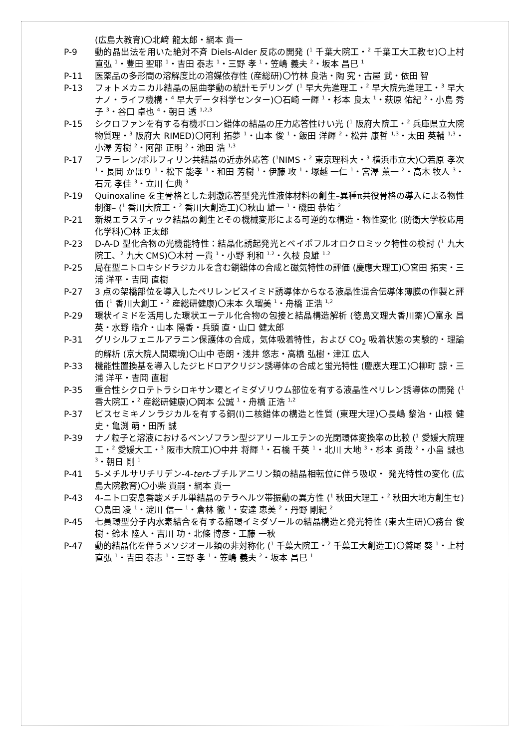(広島大教育)〇北﨑 龍太郎・網本 貴一
P-9 動的晶出法を用いた絶対不斉 Diels-Alder 反応の開発 (<sup>1</sup> 千葉大院工・<sup>2</sup> 千葉工大工教セ)〇上村 直弘 <sup>1</sup>・豊田 聖耶 <sup>1</sup>・吉田 泰志 <sup>1</sup>・三野 孝 <sup>1</sup>・笠嶋 義夫 <sup>2</sup>・坂本 昌巳 <sup>1</sup>
P-11 医薬品の多形間の溶解度比の溶媒依存性 (産総研)〇竹林 良浩・陶 究・古屋 武・依田 智
P-13 フォトメカニカル結晶の屈曲挙動の統計モデリング (<sup>1</sup> 早大先進理工・<sup>2</sup> 早大院先進理工・<sup>3</sup> 早大ナノ・ライフ機構・<sup>4</sup> 早大データ科学センター)〇石崎 一輝 <sup>1</sup>・杉本 良太 <sup>1</sup>・萩原 佑紀 <sup>2</sup>・小島 秀子 <sup>3</sup>・谷口 卓也 <sup>4</sup>・朝日 透 <sup>1,2,3</sup>
P-15 シクロファンを有する有機ボロン錯体の結晶の圧力応答性けい光 (<sup>1</sup> 阪府大院工・<sup>2</sup> 兵庫県立大院物質理・<sup>3</sup> 阪府大 RIMED)〇阿利 拓夢 <sup>1</sup>・山本 俊 <sup>1</sup>・飯田 洋輝 <sup>2</sup>・松井 康哲 <sup>1,3</sup>・太田 英輔 <sup>1,3</sup>・小澤 芳樹 <sup>2</sup>・阿部 正明 <sup>2</sup>・池田 浩 <sup>1,3</sup>
P-17 フラーレン/ポルフィリン共結晶の近赤外応答 (<sup>1</sup>NIMS・<sup>2</sup> 東京理科大・<sup>3</sup> 横浜市立大)〇若原 孝次 <sup>1</sup>・長岡 かほり <sup>1</sup>・松下 能孝 <sup>1</sup>・和田 芳樹 <sup>1</sup>・伊藤 攻 <sup>1</sup>・塚越 一仁 <sup>1</sup>・宮澤 薫一 <sup>2</sup>・高木 牧人 <sup>3</sup>・石元 孝佳 <sup>3</sup>・立川 仁典 <sup>3</sup>
P-19 Quinoxaline を主骨格とした刺激応答型発光性液体材料の創生–異種π共役骨格の導入による物性制御– (<sup>1</sup> 香川大院工・<sup>2</sup> 香川大創造工)〇秋山 雄一 <sup>1</sup>・磯田 恭佑 <sup>2</sup>
P-21 新規エラスティック結晶の創生とその機械変形による可逆的な構造・物性変化 (防衛大学校応用化学科)〇林 正太郎
P-23 D-A-D 型化合物の光機能特性：結晶化誘起発光とベイポフルオロクロミック特性の検討 (<sup>1</sup> 九大院工、<sup>2</sup> 九大 CMS)〇木村 一貴 <sup>1</sup>・小野 利和 <sup>1.2</sup>・久枝 良雄 <sup>1.2</sup>
P-25 局在型ニトロキシドラジカルを含む銅錯体の合成と磁気特性の評価 (慶應大理工)〇宮田 拓実・三浦 洋平・吉岡 直樹
P-27 3 点の架橋部位を導入したペリレンビスイミド誘導体からなる液晶性混合伝導体薄膜の作製と評価 (<sup>1</sup> 香川大創工・<sup>2</sup> 産総研健康)〇末本 久瑠美 <sup>1</sup>・舟橋 正浩 <sup>1,2</sup>
P-29 環状イミドを活用した環状エーテル化合物の包接と結晶構造解析 (徳島文理大香川薬)〇富永 昌英・水野 皓介・山本 陽香・兵頭 直・山口 健太郎
P-31 グリシルフェニルアラニン保護体の合成，気体吸着特性，および CO<sub>2</sub> 吸着状態の実験的・理論的解析 (京大院人間環境)〇山中 壱朗・浅井 悠志・高橋 弘樹・津江 広人
P-33 機能性置換基を導入したジヒドロアクリジン誘導体の合成と蛍光特性 (慶應大理工)〇柳町 諒・三浦 洋平・吉岡 直樹
P-35 重合性シクロテトラシロキサン環とイミダゾリウム部位を有する液晶性ペリレン誘導体の開発 (<sup>1</sup> 香大院工・<sup>2</sup> 産総研健康)〇岡本 公誠 <sup>1</sup>・舟橋 正浩 <sup>1,2</sup>
P-37 ビスセミキノンラジカルを有する銅(I)二核錯体の構造と性質 (東理大理)〇長嶋 黎治・山根 健史・亀渕 萌・田所 誠
P-39 ナノ粒子と溶液におけるベンゾフラン型ジアリールエテンの光閉環体変換率の比較 (<sup>1</sup> 愛媛大院理工・<sup>2</sup> 愛媛大工・<sup>3</sup> 阪市大院工)〇中井 将輝 <sup>1</sup>・石橋 千英 <sup>1</sup>・北川 大地 <sup>3</sup>・杉本 勇哉 <sup>2</sup>・小畠 誠也 <sup>3</sup>・朝日 剛 <sup>1</sup>
P-41 5-メチルサリチリデン-4-tert-ブチルアニリン類の結晶相転位に伴う吸収・ 発光特性の変化 (広島大院教育)〇小柴 貴嗣・網本 貴一
P-43 4-ニトロ安息香酸メチル単結晶のテラヘルツ帯振動の異方性 (<sup>1</sup> 秋田大理工・<sup>2</sup> 秋田大地方創生セ)〇島田 凌 <sup>1</sup>・淀川 信一 <sup>1</sup>・倉林 徹 <sup>1</sup>・安達 恵美 <sup>2</sup>・丹野 剛紀 <sup>2</sup>
P-45 七員環型分子内水素結合を有する縮環イミダゾールの結晶構造と発光特性 (東大生研)〇務台 俊樹・鈴木 陸人・吉川 功・北條 博彦・工藤 一秋
P-47 動的結晶化を伴うメソジオール類の非対称化 (<sup>1</sup> 千葉大院工・<sup>2</sup> 千葉工大創造工)〇鷲尾 葵 <sup>1</sup>・上村 直弘 <sup>1</sup>・吉田 泰志 <sup>1</sup>・三野 孝 <sup>1</sup>・笠嶋 義夫 <sup>2</sup>・坂本 昌巳 <sup>1</sup>